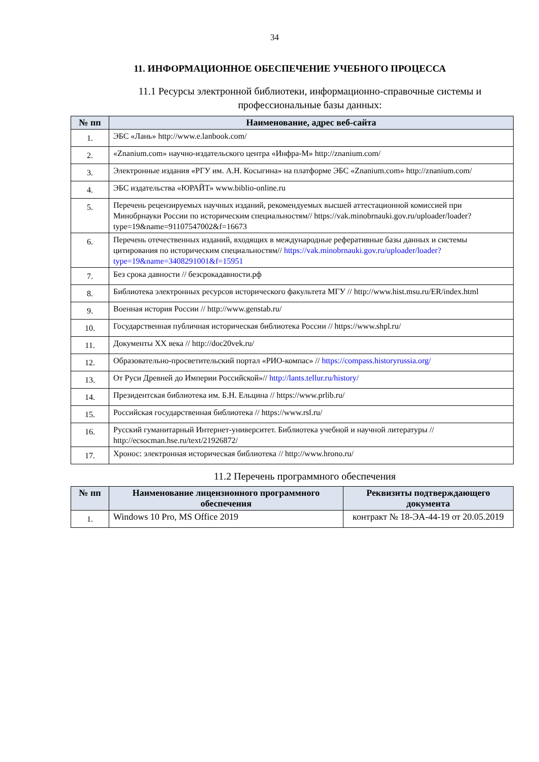34
11. ИНФОРМАЦИОННОЕ ОБЕСПЕЧЕНИЕ УЧЕБНОГО ПРОЦЕССА
11.1 Ресурсы электронной библиотеки, информационно-справочные системы и профессиональные базы данных:
| № пп | Наименование, адрес веб-сайта |
| --- | --- |
| 1. | ЭБС «Лань» http://www.e.lanbook.com/ |
| 2. | «Znanium.com» научно-издательского центра «Инфра-М» http://znanium.com/ |
| 3. | Электронные издания «РГУ им. А.Н. Косыгина» на платформе ЭБС «Znanium.com» http://znanium.com/ |
| 4. | ЭБС издательства «ЮРАЙТ» www.biblio-online.ru |
| 5. | Перечень рецензируемых научных изданий, рекомендуемых высшей аттестационной комиссией при Минобрнауки России по историческим специальностям// https://vak.minobrnauki.gov.ru/uploader/loader?type=19&name=91107547002&f=16673 |
| 6. | Перечень отечественных изданий, входящих в международные реферативные базы данных и системы цитирования по историческим специальностям// https://vak.minobrnauki.gov.ru/uploader/loader?type=19&name=3408291001&f=15951 |
| 7. | Без срока давности // безсрокадавности.рф |
| 8. | Библиотека электронных ресурсов исторического факультета МГУ // http://www.hist.msu.ru/ER/index.html |
| 9. | Военная история России // http://www.genstab.ru/ |
| 10. | Государственная публичная историческая библиотека России // https://www.shpl.ru/ |
| 11. | Документы XX века // http://doc20vek.ru/ |
| 12. | Образовательно-просветительский портал «РИО-компас» // https://compass.historyrussia.org/ |
| 13. | От Руси Древней до Империи Российской»// http://lants.tellur.ru/history/ |
| 14. | Президентская библиотека им. Б.Н. Ельцина // https://www.prlib.ru/ |
| 15. | Российская государственная библиотека // https://www.rsl.ru/ |
| 16. | Русский гуманитарный Интернет-университет. Библиотека учебной и научной литературы // http://ecsocman.hse.ru/text/21926872/ |
| 17. | Хронос: электронная историческая библиотека // http://www.hrono.ru/ |
11.2 Перечень программного обеспечения
| № пп | Наименование лицензионного программного обеспечения | Реквизиты подтверждающего документа |
| --- | --- | --- |
| 1. | Windows 10 Pro, MS Office 2019 | контракт № 18-ЭА-44-19 от 20.05.2019 |